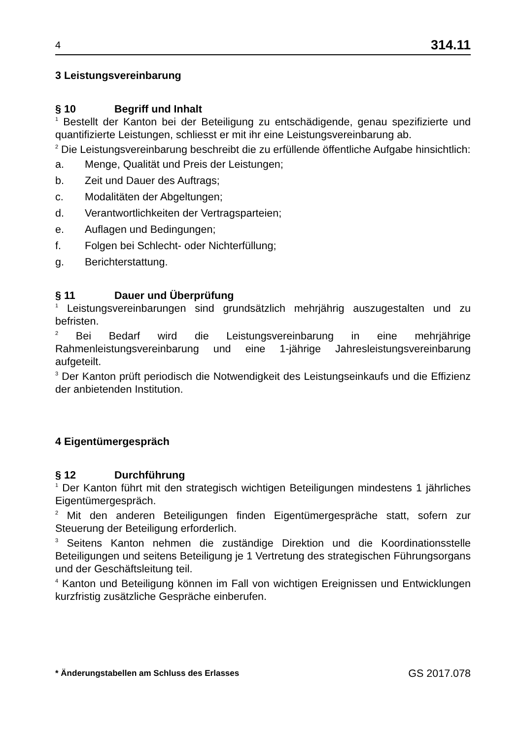4 314.11
3 Leistungsvereinbarung
§ 10 Begriff und Inhalt
<sup>1</sup> Bestellt der Kanton bei der Beteiligung zu entschädigende, genau spezifizierte und quantifizierte Leistungen, schliesst er mit ihr eine Leistungsvereinbarung ab.
<sup>2</sup> Die Leistungsvereinbarung beschreibt die zu erfüllende öffentliche Aufgabe hinsichtlich:
a. Menge, Qualität und Preis der Leistungen;
b. Zeit und Dauer des Auftrags;
c. Modalitäten der Abgeltungen;
d. Verantwortlichkeiten der Vertragsparteien;
e. Auflagen und Bedingungen;
f. Folgen bei Schlecht- oder Nichterfüllung;
g. Berichterstattung.
§ 11 Dauer und Überprüfung
<sup>1</sup> Leistungsvereinbarungen sind grundsätzlich mehrjährig auszugestalten und zu befristen.
<sup>2</sup> Bei Bedarf wird die Leistungsvereinbarung in eine mehrjährige Rahmenleistungsvereinbarung und eine 1-jährige Jahresleistungsvereinbarung aufgeteilt.
<sup>3</sup> Der Kanton prüft periodisch die Notwendigkeit des Leistungseinkaufs und die Effizienz der anbietenden Institution.
4 Eigentümergespräch
§ 12 Durchführung
<sup>1</sup> Der Kanton führt mit den strategisch wichtigen Beteiligungen mindestens 1 jährliches Eigentümergespräch.
<sup>2</sup> Mit den anderen Beteiligungen finden Eigentümergespräche statt, sofern zur Steuerung der Beteiligung erforderlich.
<sup>3</sup> Seitens Kanton nehmen die zuständige Direktion und die Koordinationsstelle Beteiligungen und seitens Beteiligung je 1 Vertretung des strategischen Führungsorgans und der Geschäftsleitung teil.
<sup>4</sup> Kanton und Beteiligung können im Fall von wichtigen Ereignissen und Entwicklungen kurzfristig zusätzliche Gespräche einberufen.
* Änderungstabellen am Schluss des Erlasses GS 2017.078